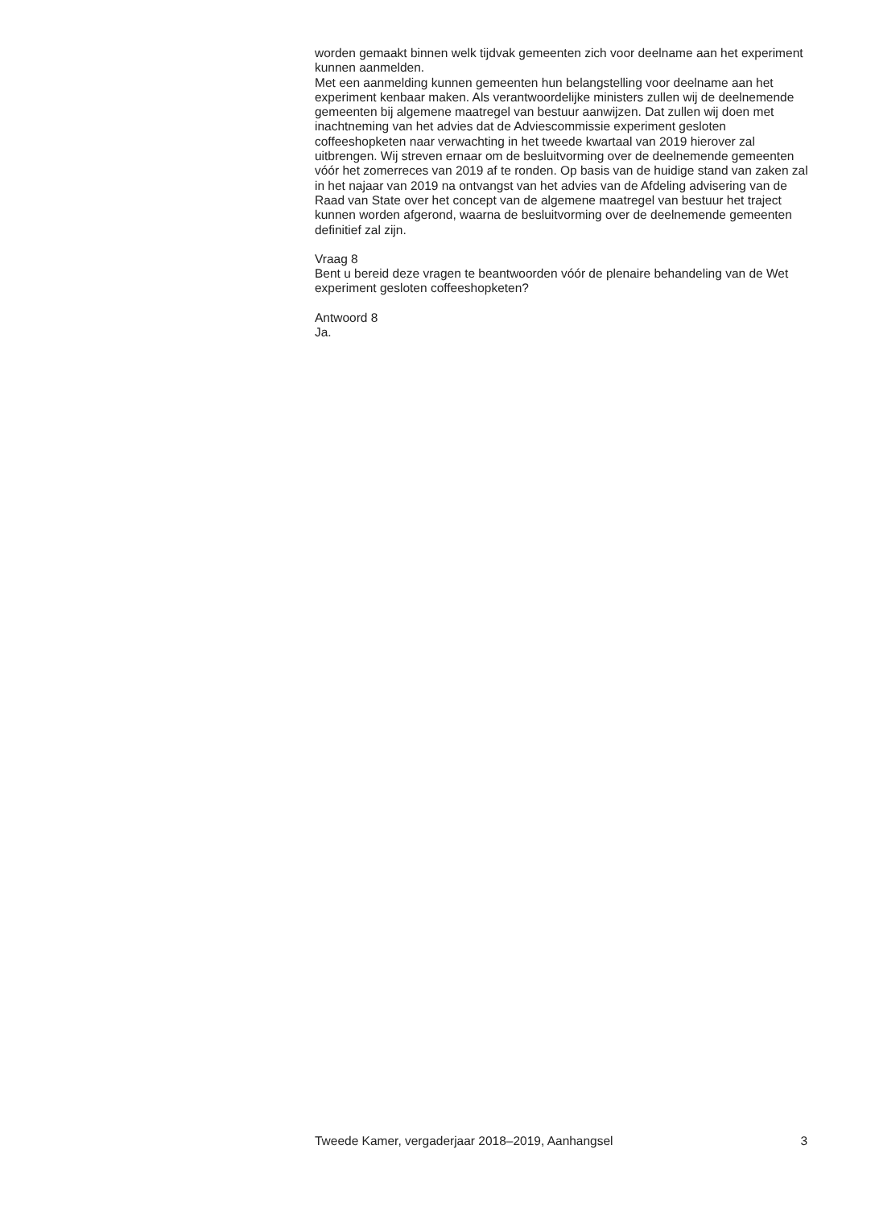worden gemaakt binnen welk tijdvak gemeenten zich voor deelname aan het experiment kunnen aanmelden.
Met een aanmelding kunnen gemeenten hun belangstelling voor deelname aan het experiment kenbaar maken. Als verantwoordelijke ministers zullen wij de deelnemende gemeenten bij algemene maatregel van bestuur aanwijzen. Dat zullen wij doen met inachtneming van het advies dat de Adviescommis­sie experiment gesloten coffeeshopketen naar verwachting in het tweede kwartaal van 2019 hierover zal uitbrengen. Wij streven ernaar om de besluitvorming over de deelnemende gemeenten vóór het zomerreces van 2019 af te ronden. Op basis van de huidige stand van zaken zal in het najaar van 2019 na ontvangst van het advies van de Afdeling advisering van de Raad van State over het concept van de algemene maatregel van bestuur het traject kunnen worden afgerond, waarna de besluitvorming over de deelne­mende gemeenten definitief zal zijn.
Vraag 8
Bent u bereid deze vragen te beantwoorden vóór de plenaire behandeling van de Wet experiment gesloten coffeeshopketen?
Antwoord 8
Ja.
Tweede Kamer, vergaderjaar 2018–2019, Aanhangsel 3